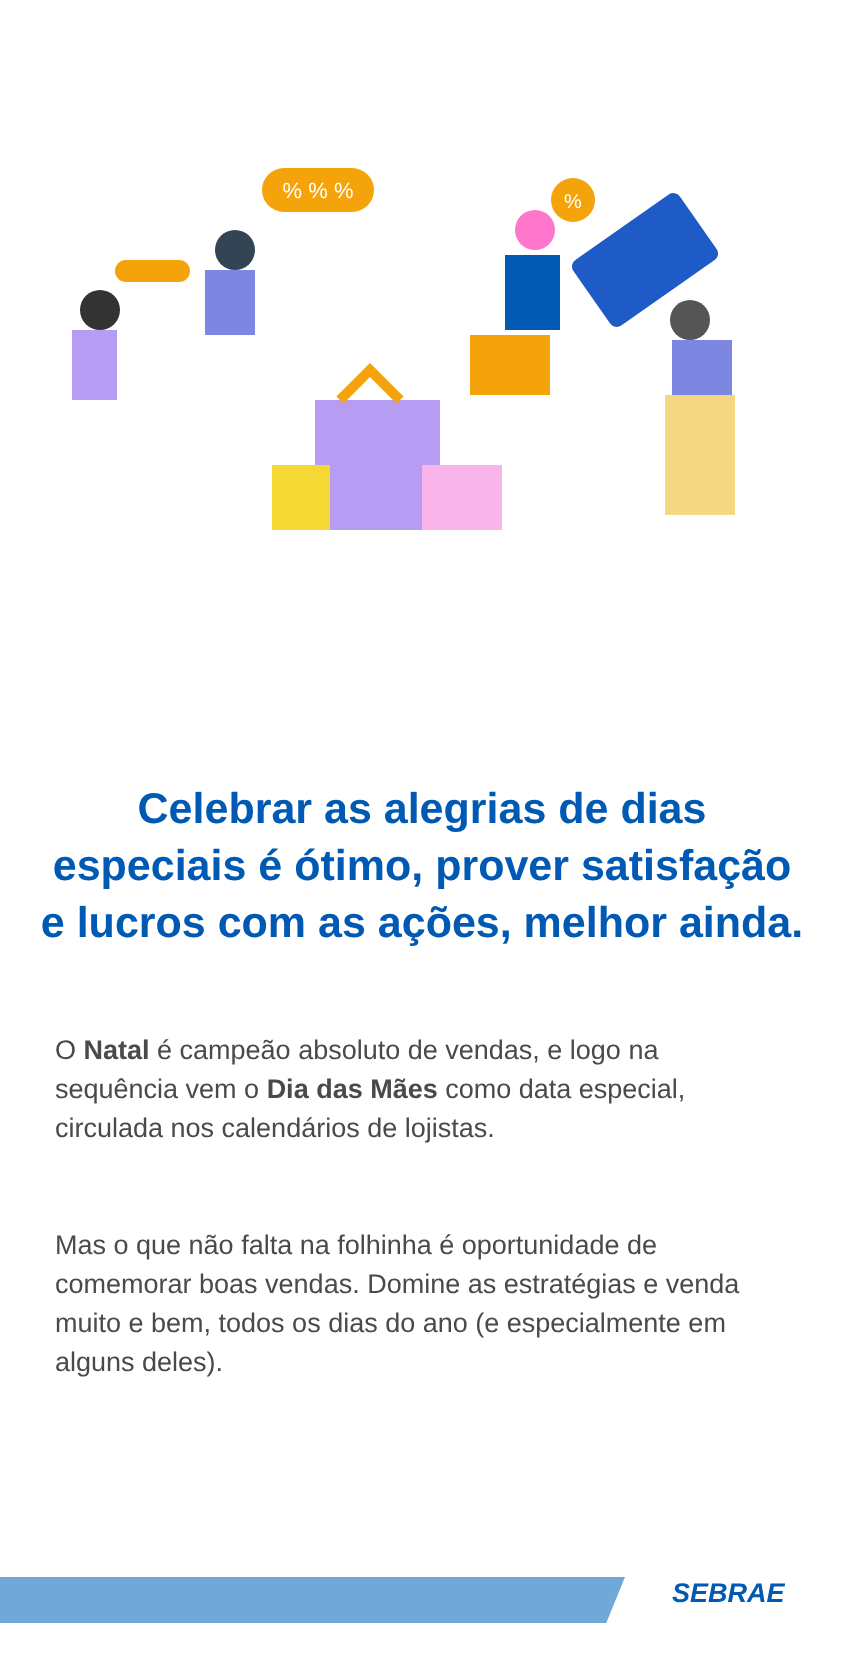% % %
%
Celebrar as alegrias de dias especiais é ótimo, prover satisfação e lucros com as ações, melhor ainda.
O Natal é campeão absoluto de vendas, e logo na sequência vem o Dia das Mães como data especial, circulada nos calendários de lojistas.
Mas o que não falta na folhinha é oportunidade de comemorar boas vendas. Domine as estratégias e venda muito e bem, todos os dias do ano (e especialmente em alguns deles).
SEBRAE